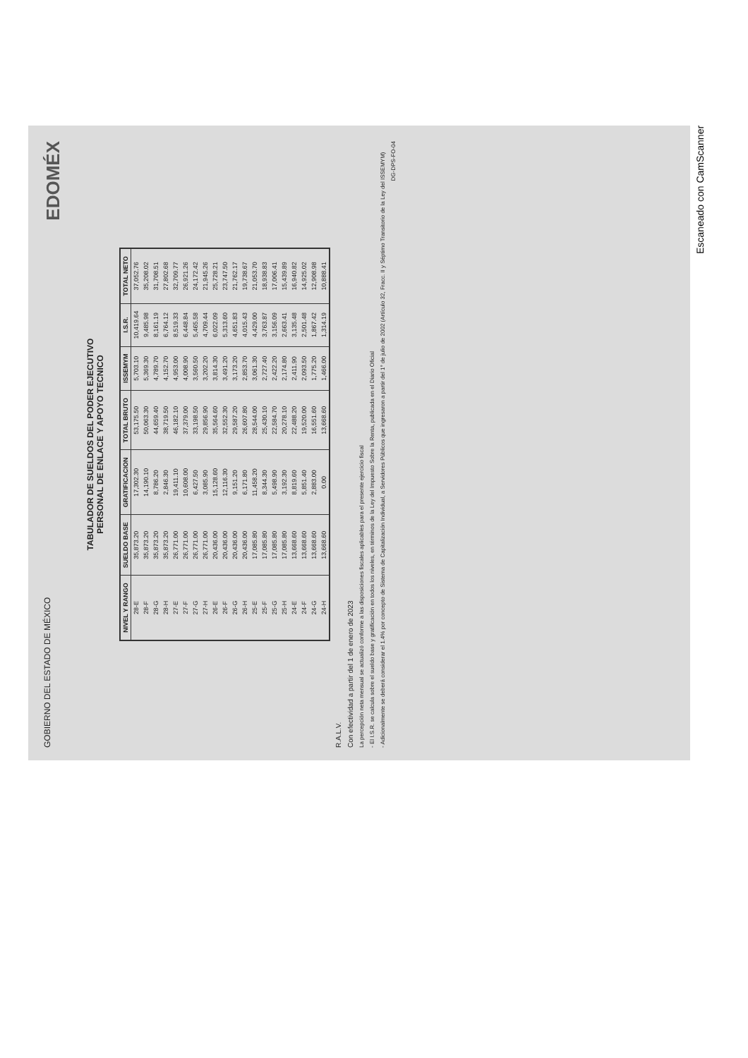GOBIERNO DEL ESTADO DE MÉXICO EDOMÉX
TABULADOR DE SUELDOS DEL PODER EJECUTIVO
PERSONAL DE ENLACE Y APOYO TECNICO
| NIVEL Y RANGO | SUELDO BASE | GRATIFICACION | TOTAL BRUTO | ISSEMYM | I.S.R. | TOTAL NETO |
| --- | --- | --- | --- | --- | --- | --- |
| 28-E | 35,873.20 | 17,302.30 | 53,175.50 | 5,703.10 | 10,419.64 | 37,052.76 |
| 28-F | 35,873.20 | 14,190.10 | 50,063.30 | 5,369.30 | 9,485.98 | 35,208.02 |
| 28-G | 35,873.20 | 8,786.20 | 44,659.40 | 4,789.70 | 8,161.19 | 31,708.51 |
| 28-H | 35,873.20 | 2,846.30 | 38,719.50 | 4,152.70 | 6,764.12 | 27,802.68 |
| 27-E | 26,771.00 | 19,411.10 | 46,182.10 | 4,953.00 | 8,519.33 | 32,709.77 |
| 27-F | 26,771.00 | 10,608.00 | 37,379.00 | 4,008.90 | 6,448.84 | 26,921.26 |
| 27-G | 26,771.00 | 6,427.50 | 33,198.50 | 3,560.50 | 5,465.58 | 24,172.42 |
| 27-H | 26,771.00 | 3,085.90 | 29,856.90 | 3,202.20 | 4,709.44 | 21,945.26 |
| 26-E | 20,436.00 | 15,128.60 | 35,564.60 | 3,814.30 | 6,022.09 | 25,728.21 |
| 26-F | 20,436.00 | 12,116.30 | 32,552.30 | 3,491.20 | 5,313.60 | 23,747.50 |
| 26-G | 20,436.00 | 9,151.20 | 29,587.20 | 3,173.20 | 4,651.83 | 21,762.17 |
| 26-H | 20,436.00 | 6,171.80 | 26,607.80 | 2,853.70 | 4,015.43 | 19,738.67 |
| 25-E | 17,085.80 | 11,458.20 | 28,544.00 | 3,061.30 | 4,429.00 | 21,053.70 |
| 25-F | 17,085.80 | 8,344.30 | 25,430.10 | 2,727.40 | 3,763.87 | 18,938.83 |
| 25-G | 17,085.80 | 5,498.90 | 22,584.70 | 2,422.20 | 3,156.09 | 17,006.41 |
| 25-H | 17,085.80 | 3,192.30 | 20,278.10 | 2,174.80 | 2,663.41 | 15,439.89 |
| 24-E | 13,668.60 | 8,819.60 | 22,488.20 | 2,411.90 | 3,135.48 | 16,940.82 |
| 24-F | 13,668.60 | 5,851.40 | 19,520.00 | 2,093.50 | 2,501.48 | 14,925.02 |
| 24-G | 13,668.60 | 2,883.00 | 16,551.60 | 1,775.20 | 1,867.42 | 12,908.98 |
| 24-H | 13,668.60 | 0.00 | 13,668.60 | 1,466.00 | 1,314.19 | 10,888.41 |
R.A.L.V.
Con efectividad a partir del 1 de enero de 2023
La percepción neta mensual se actualizó conforme a las disposiciones fiscales aplicables para el presente ejercicio fiscal
- El I.S.R. se calcula sobre el sueldo base y gratificación en todos los niveles, en términos de la Ley del Impuesto Sobre la Renta, publicada en el Diario Oficial
- Adicionalmente se deberá considerar el 1.4% por concepto de Sistema de Capitalización Individual, a Servidores Públicos que ingresaron a partir del 1° de julio de 2002 (Artículo 32, Fracc. II y Séptimo Transitorio de la Ley del ISSEMYM)
DG-DPS-FO-04
Escaneado con CamScanner